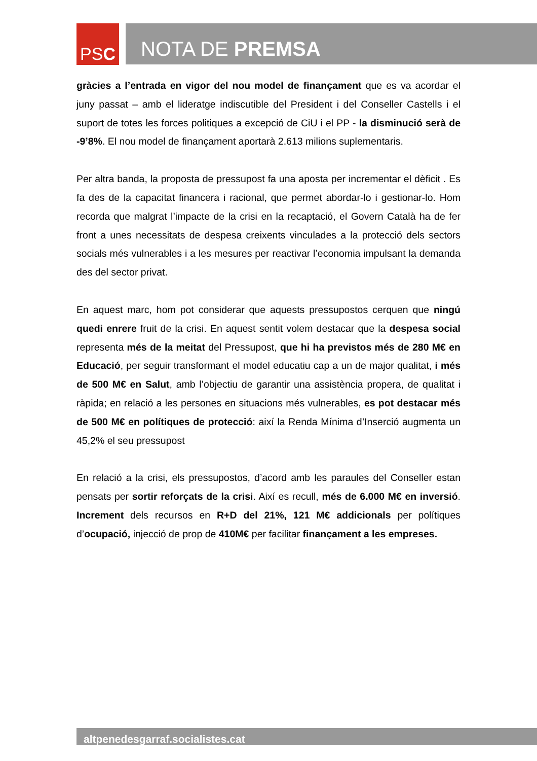PS C
NOTA DE PREMSA
gràcies a l’entrada en vigor del nou model de finançament que es va acordar el juny passat – amb el lideratge indiscutible del President i del Conseller Castells i el suport de totes les forces politiques a excepció de CiU i el PP - la disminució serà de -9’8%. El nou model de finançament aportarà 2.613 milions suplementaris.
Per altra banda, la proposta de pressupost fa una aposta per incrementar el dèficit . Es fa des de la capacitat financera i racional, que permet abordar-lo i gestionar-lo. Hom recorda que malgrat l’impacte de la crisi en la recaptació, el Govern Català ha de fer front a unes necessitats de despesa creixents vinculades a la protecció dels sectors socials més vulnerables i a les mesures per reactivar l’economia impulsant la demanda des del sector privat.
En aquest marc, hom pot considerar que aquests pressupostos cerquen que ningú quedi enrere fruit de la crisi. En aquest sentit volem destacar que la despesa social representa més de la meitat del Pressupost, que hi ha previstos més de 280 M€ en Educació, per seguir transformant el model educatiu cap a un de major qualitat, i més de 500 M€ en Salut, amb l’objectiu de garantir una assistència propera, de qualitat i ràpida; en relació a les persones en situacions més vulnerables, es pot destacar més de 500 M€ en polítiques de protecció: així la Renda Mínima d’Inserció augmenta un 45,2% el seu pressupost
En relació a la crisi, els pressupostos, d’acord amb les paraules del Conseller estan pensats per sortir reforçats de la crisi. Així es recull, més de 6.000 M€ en inversió. Increment dels recursos en R+D del 21%, 121 M€ addicionals per polítiques d’ocupació, injecció de prop de 410M€ per facilitar finançament a les empreses.
altpenedesgarraf.socialistes.cat